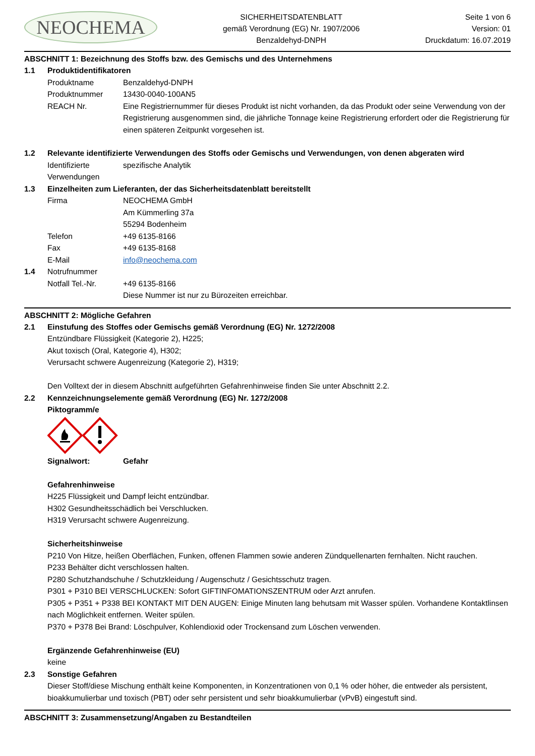NEOCHEMA
SICHERHEITSDATENBLATT
gemäß Verordnung (EG) Nr. 1907/2006
Benzaldehyd-DNPH
Seite 1 von 6
Version: 01
Druckdatum: 16.07.2019
ABSCHNITT 1: Bezeichnung des Stoffs bzw. des Gemischs und des Unternehmens
1.1 Produktidentifikatoren
Produktname Benzaldehyd-DNPH
Produktnummer 13430-0040-100AN5
REACH Nr. Eine Registriernummer für dieses Produkt ist nicht vorhanden, da das Produkt oder seine Verwendung von der Registrierung ausgenommen sind, die jährliche Tonnage keine Registrierung erfordert oder die Registrierung für einen späteren Zeitpunkt vorgesehen ist.
1.2 Relevante identifizierte Verwendungen des Stoffs oder Gemischs und Verwendungen, von denen abgeraten wird
Identifizierte Verwendungen
spezifische Analytik
1.3 Einzelheiten zum Lieferanten, der das Sicherheitsdatenblatt bereitstellt
Firma NEOCHEMA GmbH
Am Kümmerling 37a
55294 Bodenheim
Telefon +49 6135-8166
Fax +49 6135-8168
E-Mail info@neochema.com
1.4 Notrufnummer
Notfall Tel.-Nr. +49 6135-8166
Diese Nummer ist nur zu Bürozeiten erreichbar.
ABSCHNITT 2: Mögliche Gefahren
2.1 Einstufung des Stoffes oder Gemischs gemäß Verordnung (EG) Nr. 1272/2008
Entzündbare Flüssigkeit (Kategorie 2), H225;
Akut toxisch (Oral, Kategorie 4), H302;
Verursacht schwere Augenreizung (Kategorie 2), H319;
Den Volltext der in diesem Abschnitt aufgeführten Gefahrenhinweise finden Sie unter Abschnitt 2.2.
2.2 Kennzeichnungselemente gemäß Verordnung (EG) Nr. 1272/2008
Piktogramm/e
Signalwort: Gefahr
Gefahrenhinweise
H225 Flüssigkeit und Dampf leicht entzündbar.
H302 Gesundheitsschädlich bei Verschlucken.
H319 Verursacht schwere Augenreizung.
Sicherheitshinweise
P210 Von Hitze, heißen Oberflächen, Funken, offenen Flammen sowie anderen Zündquellenarten fernhalten. Nicht rauchen.
P233 Behälter dicht verschlossen halten.
P280 Schutzhandschuhe / Schutzkleidung / Augenschutz / Gesichtsschutz tragen.
P301 + P310 BEI VERSCHLUCKEN: Sofort GIFTINFOMATIONSZENTRUM oder Arzt anrufen.
P305 + P351 + P338 BEI KONTAKT MIT DEN AUGEN: Einige Minuten lang behutsam mit Wasser spülen. Vorhandene Kontaktlinsen nach Möglichkeit entfernen. Weiter spülen.
P370 + P378 Bei Brand: Löschpulver, Kohlendioxid oder Trockensand zum Löschen verwenden.
Ergänzende Gefahrenhinweise (EU)
keine
2.3 Sonstige Gefahren
Dieser Stoff/diese Mischung enthält keine Komponenten, in Konzentrationen von 0,1 % oder höher, die entweder als persistent, bioakkumulierbar und toxisch (PBT) oder sehr persistent und sehr bioakkumulierbar (vPvB) eingestuft sind.
ABSCHNITT 3: Zusammensetzung/Angaben zu Bestandteilen